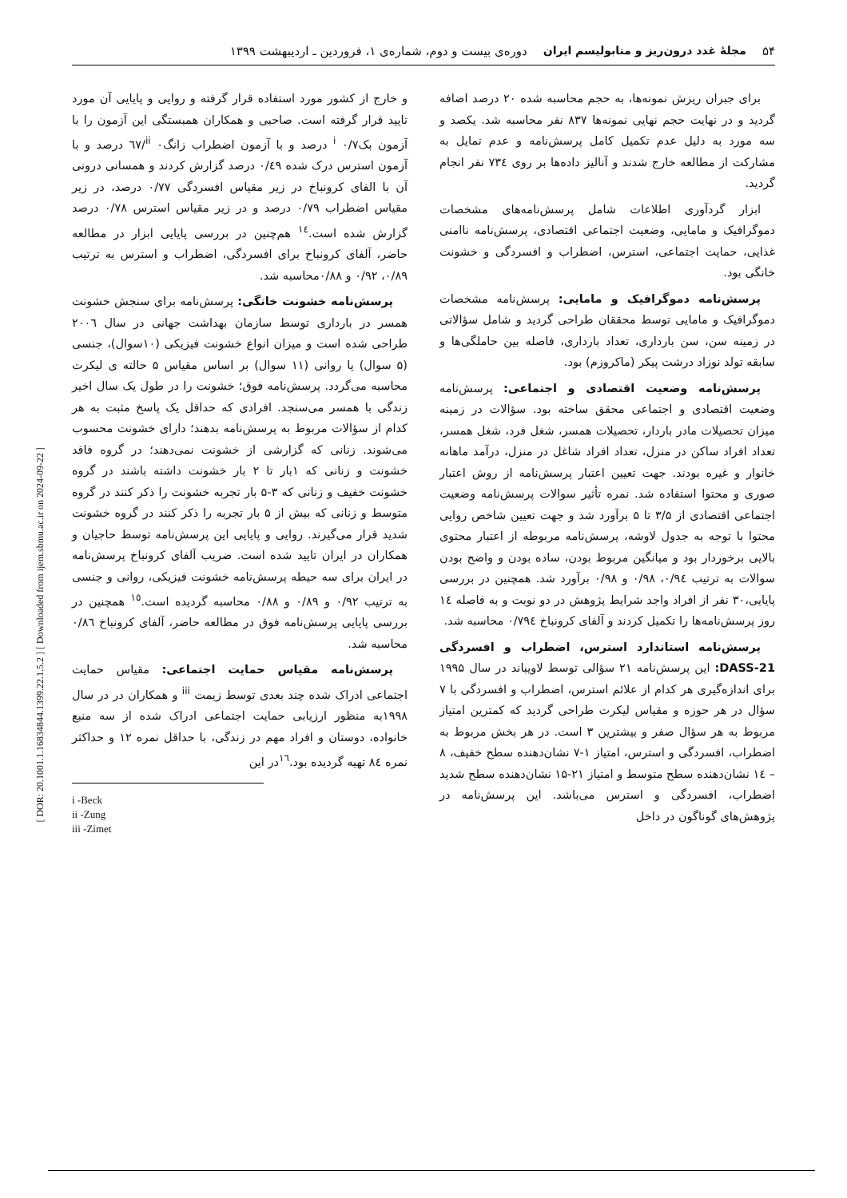۵۴ مجلهٔ غدد درون‌ریز و متابولیسم ایران دوره‌ی بیست و دوم، شماره‌ی ۱، فروردین ـ اردیبهشت ۱۳۹۹
برای جبران ریزش نمونه‌ها، به حجم محاسبه شده ۲۰ درصد اضافه گردید و در نهایت حجم نهایی نمونه‌ها ۸۳۷ نفر محاسبه شد. یکصد و سه مورد به دلیل عدم تکمیل کامل پرسش‌نامه و عدم تمایل به مشارکت از مطالعه خارج شدند و آنالیز داده‌ها بر روی ۷۳٤ نفر انجام گردید.
ابزار گردآوری اطلاعات شامل پرسش‌نامه‌های مشخصات دموگرافیک و مامایی، وضعیت اجتماعی اقتصادی، پرسش‌نامه ناامنی غذایی، حمایت اجتماعی، استرس، اضطراب و افسردگی و خشونت خانگی بود.
پرسش‌نامه دموگرافیک و مامایی: پرسش‌نامه مشخصات دموگرافیک و مامایی توسط محققان طراحی گردید و شامل سؤالاتی در زمینه سن، سن بارداری، تعداد بارداری، فاصله بین حاملگی‌ها و سابقه تولد نوزاد درشت پیکر (ماکروزم) بود.
پرسش‌نامه وضعیت اقتصادی و اجتماعی: پرسش‌نامه وضعیت اقتصادی و اجتماعی محقق ساخته بود. سؤالات در زمینه میزان تحصیلات مادر باردار، تحصیلات همسر، شغل فرد، شغل همسر، تعداد افراد ساکن در منزل، تعداد افراد شاغل در منزل، درآمد ماهانه خانوار و غیره بودند. جهت تعیین اعتبار پرسش‌نامه از روش اعتبار صوری و محتوا استفاده شد. نمره تأثیر سوالات پرسش‌نامه وضعیت اجتماعی اقتصادی از ۳/۵ تا ۵ برآورد شد و جهت تعیین شاخص روایی محتوا با توجه به جدول لاوشه، پرسش‌نامه مربوطه از اعتبار محتوی بالایی برخوردار بود و میانگین مربوط بودن، ساده بودن و واضح بودن سوالات به ترتیب ۰/۹٤، ۰/۹۸ و ۰/۹۸ برآورد شد. همچنین در بررسی پایایی،۳۰ نفر از افراد واجد شرایط پژوهش در دو نوبت و به فاصله ١٤ روز پرسش‌نامه‌ها را تکمیل کردند و آلفای کرونباخ ۰/۷۹٤ محاسبه شد.
پرسش‌نامه استاندارد استرس، اضطراب و افسردگی DASS-21: این پرسش‌نامه ۲۱ سؤالی توسط لاویباند در سال ۱۹۹۵ برای اندازه‌گیری هر کدام از علائم استرس، اضطراب و افسردگی با ۷ سؤال در هر حوزه و مقیاس لیکرت طراحی گردید که کمترین امتیاز مربوط به هر سؤال صفر و بیشترین ۳ است. در هر بخش مربوط به اضطراب، افسردگی و استرس، امتیاز ۱-۷ نشان‌دهنده سطح خفیف، ۸ – ١٤ نشان‌دهنده سطح متوسط و امتیاز ۲۱-۱۵ نشان‌دهنده سطح شدید اضطراب، افسردگی و استرس می‌باشد. این پرسش‌نامه در پژوهش‌های گوناگون در داخل
و خارج از کشور مورد استفاده قرار گرفته و روایی و پایایی آن مورد تایید قرار گرفته است. صاحبی و همکاران همبستگی این آزمون را با آزمون بک<sup>i</sup> ۰/۷ درصد و با آزمون اضطراب زانگ<sup>ii</sup> ۰/٦۷ درصد و با آزمون استرس درک شده ۰/٤۹ درصد گزارش کردند و همسانی درونی آن با الفای کرونباخ در زیر مقیاس افسردگی ۰/۷۷ درصد، در زیر مقیاس اضطراب ۰/۷۹ درصد و در زیر مقیاس استرس ۰/۷۸ درصد گزارش شده است.<sup>١٤</sup> هم‌چنین در بررسی پایایی ابزار در مطالعه حاضر، آلفای کرونباخ برای افسردگی، اضطراب و استرس به ترتیب ۰/۸۹، ۰/۹۲ و ۰/۸۸محاسبه شد.
پرسش‌نامه خشونت خانگی: پرسش‌نامه برای سنجش خشونت همسر در بارداری توسط سازمان بهداشت جهانی در سال ۲۰۰٦ طراحی شده است و میزان انواع خشونت فیزیکی (۱۰سوال)، جنسی (۵ سوال) یا روانی (۱۱ سوال) بر اساس مقیاس ۵ حالته ی لیکرت محاسبه می‌گردد. پرسش‌نامه فوق؛ خشونت را در طول یک سال اخیر زندگی با همسر می‌سنجد. افرادی که حداقل یک پاسخ مثبت به هر کدام از سؤالات مربوط به پرسش‌نامه بدهند؛ دارای خشونت محسوب می‌شوند. زنانی که گزارشی از خشونت نمی‌دهند؛ در گروه فاقد خشونت و زنانی که ۱بار تا ۲ بار خشونت داشته باشند در گروه خشونت خفیف و زنانی که ۳-۵ بار تجربه خشونت را ذکر کنند در گروه متوسط و زنانی که بیش از ۵ بار تجربه را ذکر کنند در گروه خشونت شدید قرار می‌گیرند. روایی و پایایی این پرسش‌نامه توسط حاجیان و همکاران در ایران تایید شده است. ضریب آلفای کرونباخ پرسش‌نامه در ایران برای سه حیطه پرسش‌نامه خشونت فیزیکی، روانی و جنسی به ترتیب ۰/۹۲ و ۰/۸۹ و ۰/۸۸ محاسبه گردیده است.<sup>١٥</sup> همچنین در بررسی پایایی پرسش‌نامه فوق در مطالعه حاضر، آلفای کرونباخ ۰/۸٦ محاسبه شد.
پرسش‌نامه مقیاس حمایت اجتماعی: مقیاس حمایت اجتماعی ادراک شده چند بعدی توسط زیمت <sup>iii</sup> و همکاران در در سال ۱۹۹۸به منظور ارزیابی حمایت اجتماعی ادراک شده از سه منبع خانواده، دوستان و افراد مهم در زندگی، با حداقل نمره ۱۲ و حداکثر نمره ۸٤ تهیه گردیده بود.<sup>١٦</sup>در این
i -Beck
ii -Zung
iii -Zimet
[ DOR: 20.1001.1.16834844.1399.22.1.5.2 ] [ Downloaded from ijem.sbmu.ac.ir on 2024-09-22 ]